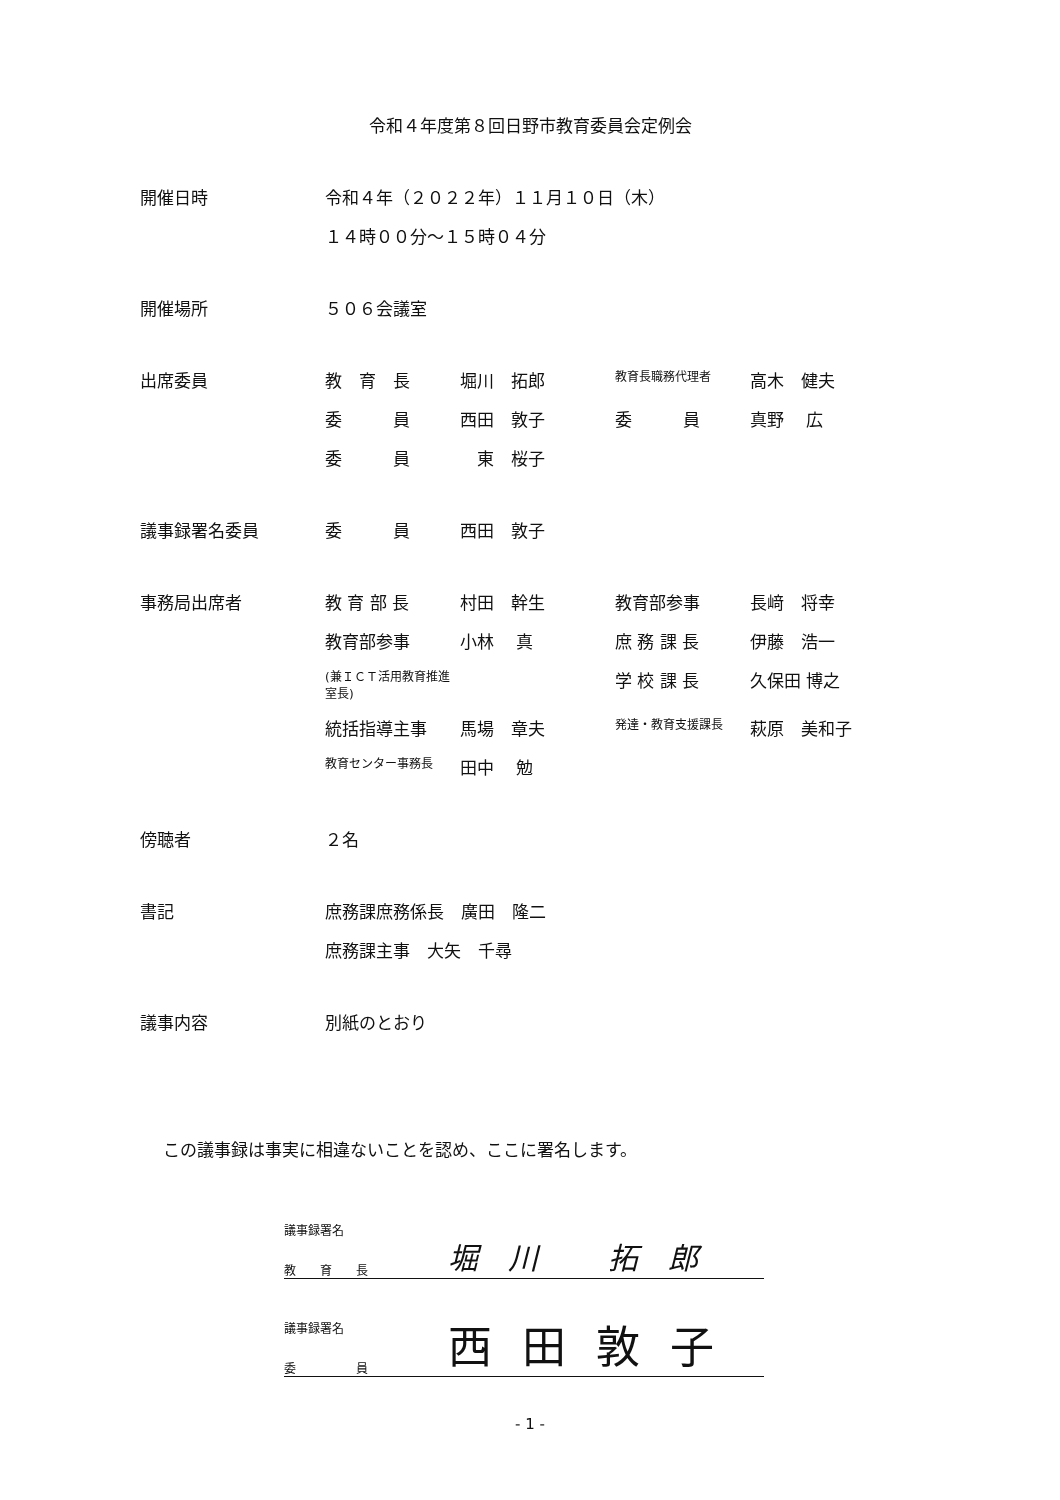令和４年度第８回日野市教育委員会定例会
| 開催日時 | 令和４年（２０２２年）１１月１０日（木） | | | |
| | １４時００分～１５時０４分 | | | |
| 開催場所 | ５０６会議室 | | | |
| 出席委員 | 教 育 長 | 堀川 拓郎 | 教育長職務代理者 | 高木 健夫 |
| | 委 員 | 西田 敦子 | 委 員 | 真野 広 |
| | 委 員 | 東 桜子 | | |
| 議事録署名委員 | 委 員 | 西田 敦子 | | |
| 事務局出席者 | 教 育 部 長 | 村田 幹生 | 教育部参事 | 長﨑 将幸 |
| | 教育部参事 | 小林 真 | 庶 務 課 長 | 伊藤 浩一 |
| | (兼ＩＣＴ活用教育推進室長) | | 学 校 課 長 | 久保田 博之 |
| | 統括指導主事 | 馬場 章夫 | 発達・教育支援課長 | 萩原 美和子 |
| | 教育センター事務長 | 田中 勉 | | |
| 傍聴者 | ２名 | | | |
| 書記 | 庶務課庶務係長 廣田 隆二 | | | |
| | 庶務課主事 大矢 千尋 | | | |
| 議事内容 | 別紙のとおり | | | |
この議事録は事実に相違ないことを認め、ここに署名します。
議事録署名
教　　育　　長 堀川 拓郎
議事録署名
委　　　　　員 西田敦子
- 1 -